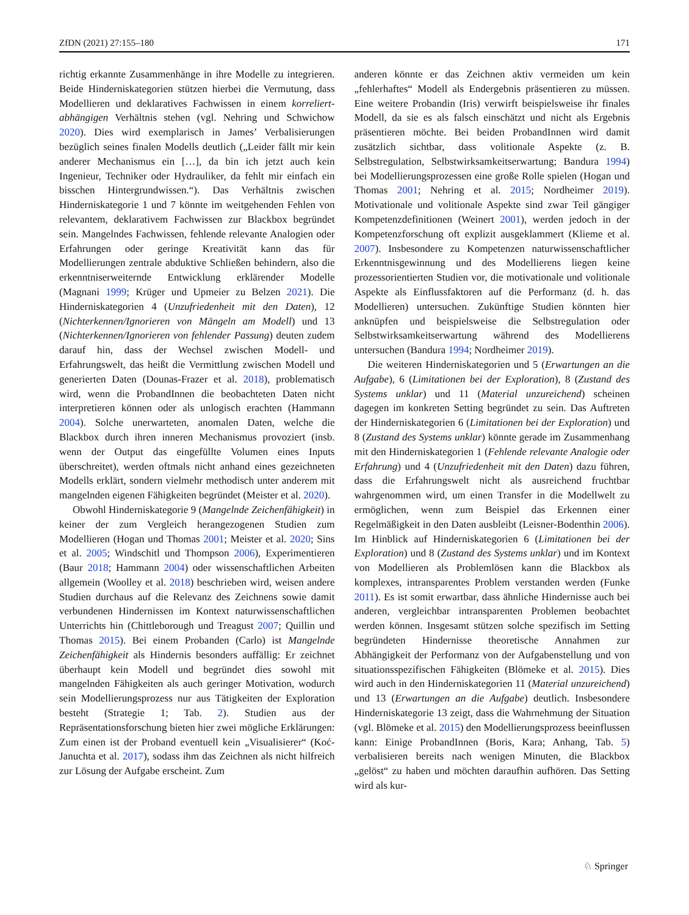ZfDN (2021) 27:155–180 171
richtig erkannte Zusammenhänge in ihre Modelle zu integrieren. Beide Hinderniskategorien stützen hierbei die Vermutung, dass Modellieren und deklaratives Fachwissen in einem korreliert-abhängigen Verhältnis stehen (vgl. Nehring und Schwichow 2020). Dies wird exemplarisch in James’ Verbalisierungen bezüglich seines finalen Modells deutlich („Leider fällt mir kein anderer Mechanismus ein […], da bin ich jetzt auch kein Ingenieur, Techniker oder Hydrauliker, da fehlt mir einfach ein bisschen Hintergrundwissen.“). Das Verhältnis zwischen Hinderniskategorie 1 und 7 könnte im weitgehenden Fehlen von relevantem, deklarativem Fachwissen zur Blackbox begründet sein. Mangelndes Fachwissen, fehlende relevante Analogien oder Erfahrungen oder geringe Kreativität kann das für Modellierungen zentrale abduktive Schließen behindern, also die erkenntniserweiternde Entwicklung erklärender Modelle (Magnani 1999; Krüger und Upmeier zu Belzen 2021). Die Hinderniskategorien 4 (Unzufriedenheit mit den Daten), 12 (Nichterkennen/Ignorieren von Mängeln am Modell) und 13 (Nichterkennen/Ignorieren von fehlender Passung) deuten zudem darauf hin, dass der Wechsel zwischen Modell- und Erfahrungswelt, das heißt die Vermittlung zwischen Modell und generierten Daten (Dounas-Frazer et al. 2018), problematisch wird, wenn die ProbandInnen die beobachteten Daten nicht interpretieren können oder als unlogisch erachten (Hammann 2004). Solche unerwarteten, anomalen Daten, welche die Blackbox durch ihren inneren Mechanismus provoziert (insb. wenn der Output das eingefüllte Volumen eines Inputs überschreitet), werden oftmals nicht anhand eines gezeichneten Modells erklärt, sondern vielmehr methodisch unter anderem mit mangelnden eigenen Fähigkeiten begründet (Meister et al. 2020).
Obwohl Hinderniskategorie 9 (Mangelnde Zeichenfähigkeit) in keiner der zum Vergleich herangezogenen Studien zum Modellieren (Hogan und Thomas 2001; Meister et al. 2020; Sins et al. 2005; Windschitl und Thompson 2006), Experimentieren (Baur 2018; Hammann 2004) oder wissenschaftlichen Arbeiten allgemein (Woolley et al. 2018) beschrieben wird, weisen andere Studien durchaus auf die Relevanz des Zeichnens sowie damit verbundenen Hindernissen im Kontext naturwissenschaftlichen Unterrichts hin (Chittleborough und Treagust 2007; Quillin und Thomas 2015). Bei einem Probanden (Carlo) ist Mangelnde Zeichenfähigkeit als Hindernis besonders auffällig: Er zeichnet überhaupt kein Modell und begründet dies sowohl mit mangelnden Fähigkeiten als auch geringer Motivation, wodurch sein Modellierungsprozess nur aus Tätigkeiten der Exploration besteht (Strategie 1; Tab. 2). Studien aus der Repräsentationsforschung bieten hier zwei mögliche Erklärungen: Zum einen ist der Proband eventuell kein „Visualisierer“ (Koć-Januchta et al. 2017), sodass ihm das Zeichnen als nicht hilfreich zur Lösung der Aufgabe erscheint. Zum
anderen könnte er das Zeichnen aktiv vermeiden um kein „fehlerhaftes“ Modell als Endergebnis präsentieren zu müssen. Eine weitere Probandin (Iris) verwirft beispielsweise ihr finales Modell, da sie es als falsch einschätzt und nicht als Ergebnis präsentieren möchte. Bei beiden ProbandInnen wird damit zusätzlich sichtbar, dass volitionale Aspekte (z. B. Selbstregulation, Selbstwirksamkeitserwartung; Bandura 1994) bei Modellierungsprozessen eine große Rolle spielen (Hogan und Thomas 2001; Nehring et al. 2015; Nordheimer 2019). Motivationale und volitionale Aspekte sind zwar Teil gängiger Kompetenzdefinitionen (Weinert 2001), werden jedoch in der Kompetenzforschung oft explizit ausgeklammert (Klieme et al. 2007). Insbesondere zu Kompetenzen naturwissenschaftlicher Erkenntnisgewinnung und des Modellierens liegen keine prozessorientierten Studien vor, die motivationale und volitionale Aspekte als Einflussfaktoren auf die Performanz (d. h. das Modellieren) untersuchen. Zukünftige Studien könnten hier anknüpfen und beispielsweise die Selbstregulation oder Selbstwirksamkeitserwartung während des Modellierens untersuchen (Bandura 1994; Nordheimer 2019).
Die weiteren Hinderniskategorien und 5 (Erwartungen an die Aufgabe), 6 (Limitationen bei der Exploration), 8 (Zustand des Systems unklar) und 11 (Material unzureichend) scheinen dagegen im konkreten Setting begründet zu sein. Das Auftreten der Hinderniskategorien 6 (Limitationen bei der Exploration) und 8 (Zustand des Systems unklar) könnte gerade im Zusammenhang mit den Hinderniskategorien 1 (Fehlende relevante Analogie oder Erfahrung) und 4 (Unzufriedenheit mit den Daten) dazu führen, dass die Erfahrungswelt nicht als ausreichend fruchtbar wahrgenommen wird, um einen Transfer in die Modellwelt zu ermöglichen, wenn zum Beispiel das Erkennen einer Regelmäßigkeit in den Daten ausbleibt (Leisner-Bodenthin 2006). Im Hinblick auf Hinderniskategorien 6 (Limitationen bei der Exploration) und 8 (Zustand des Systems unklar) und im Kontext von Modellieren als Problemlösen kann die Blackbox als komplexes, intransparentes Problem verstanden werden (Funke 2011). Es ist somit erwartbar, dass ähnliche Hindernisse auch bei anderen, vergleichbar intransparenten Problemen beobachtet werden können. Insgesamt stützen solche spezifisch im Setting begründeten Hindernisse theoretische Annahmen zur Abhängigkeit der Performanz von der Aufgabenstellung und von situationsspezifischen Fähigkeiten (Blömeke et al. 2015). Dies wird auch in den Hinderniskategorien 11 (Material unzureichend) und 13 (Erwartungen an die Aufgabe) deutlich. Insbesondere Hinderniskategorie 13 zeigt, dass die Wahrnehmung der Situation (vgl. Blömeke et al. 2015) den Modellierungsprozess beeinflussen kann: Einige ProbandInnen (Boris, Kara; Anhang, Tab. 5) verbalisieren bereits nach wenigen Minuten, die Blackbox „gelöst“ zu haben und möchten daraufhin aufhören. Das Setting wird als kur-
♘ Springer